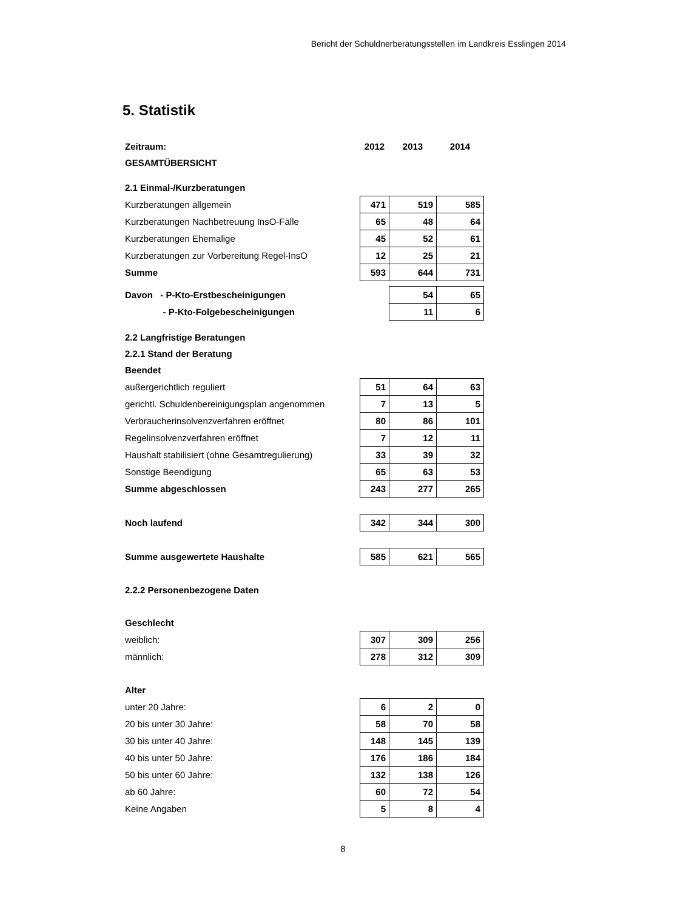Bericht der Schuldnerberatungsstellen im Landkreis Esslingen 2014
5. Statistik
| Zeitraum: | 2012 | 2013 | 2014 |
| GESAMTÜBERSICHT | | | |
| 2.1 Einmal-/Kurzberatungen | | | |
| Kurzberatungen allgemein | 471 | 519 | 585 |
| Kurzberatungen Nachbetreuung InsO-Fälle | 65 | 48 | 64 |
| Kurzberatungen Ehemalige | 45 | 52 | 61 |
| Kurzberatungen zur Vorbereitung Regel-InsO | 12 | 25 | 21 |
| Summe | 593 | 644 | 731 |
| Davon - P-Kto-Erstbescheinigungen | | 54 | 65 |
| - P-Kto-Folgebescheinigungen | | 11 | 6 |
| 2.2 Langfristige Beratungen | | | |
| 2.2.1 Stand der Beratung | | | |
| Beendet | | | |
| außergerichtlich reguliert | 51 | 64 | 63 |
| gerichtl. Schuldenbereinigungsplan angenommen | 7 | 13 | 5 |
| Verbraucherinsolvenzverfahren eröffnet | 80 | 86 | 101 |
| Regelinsolvenzverfahren eröffnet | 7 | 12 | 11 |
| Haushalt stabilisiert (ohne Gesamtregulierung) | 33 | 39 | 32 |
| Sonstige Beendigung | 65 | 63 | 53 |
| Summe abgeschlossen | 243 | 277 | 265 |
| Noch laufend | 342 | 344 | 300 |
| Summe ausgewertete Haushalte | 585 | 621 | 565 |
| 2.2.2 Personenbezogene Daten | | | |
| Geschlecht | | | |
| weiblich: | 307 | 309 | 256 |
| männlich: | 278 | 312 | 309 |
| Alter | | | |
| unter 20 Jahre: | 6 | 2 | 0 |
| 20 bis unter 30 Jahre: | 58 | 70 | 58 |
| 30 bis unter 40 Jahre: | 148 | 145 | 139 |
| 40 bis unter 50 Jahre: | 176 | 186 | 184 |
| 50 bis unter 60 Jahre: | 132 | 138 | 126 |
| ab 60 Jahre: | 60 | 72 | 54 |
| Keine Angaben | 5 | 8 | 4 |
8